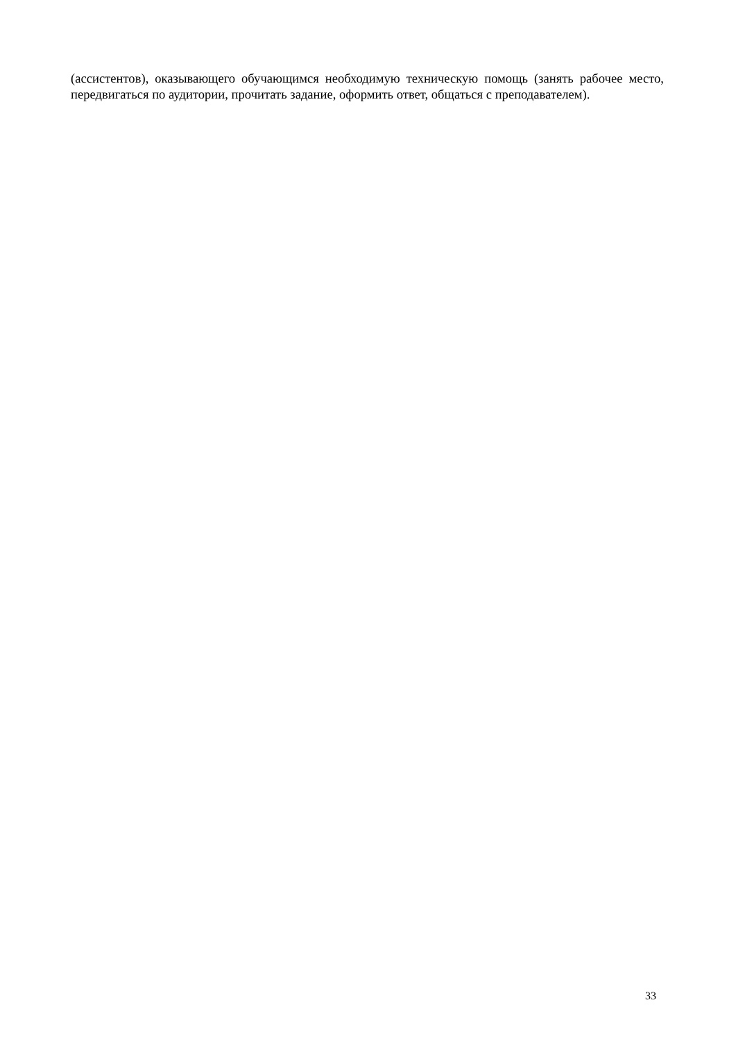(ассистентов), оказывающего обучающимся необходимую техническую помощь (занять рабочее место, передвигаться по аудитории, прочитать задание, оформить ответ, общаться с преподавателем).
33